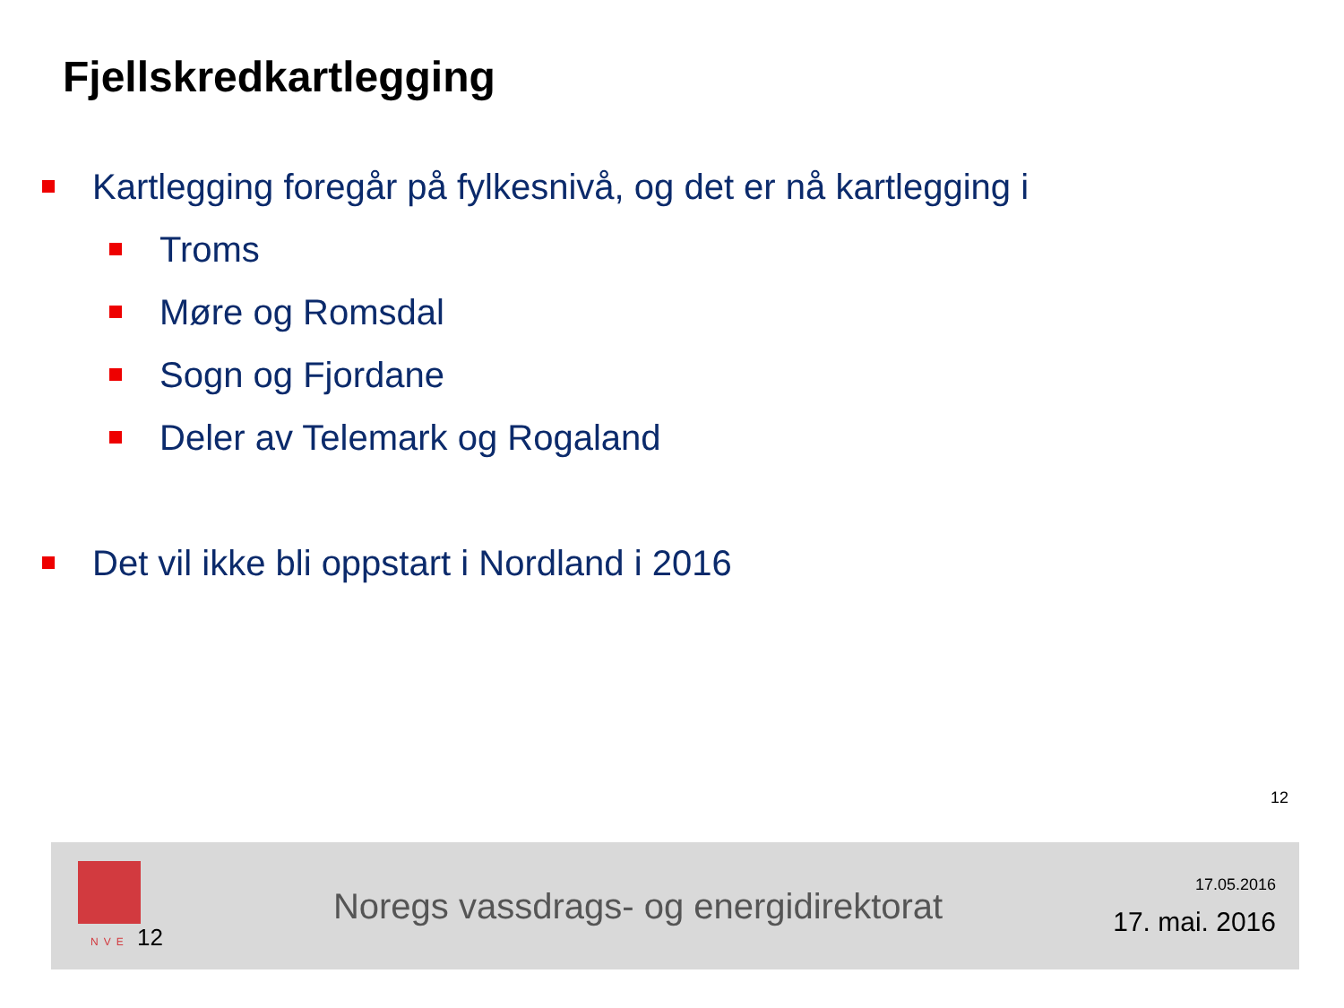Fjellskredkartlegging
Kartlegging foregår på fylkesnivå, og det er nå kartlegging i
Troms
Møre og Romsdal
Sogn og Fjordane
Deler av Telemark og Rogaland
Det vil ikke bli oppstart i Nordland i 2016
12
NVE 12
Noregs vassdrags- og energidirektorat
17.05.2016
17. mai. 2016